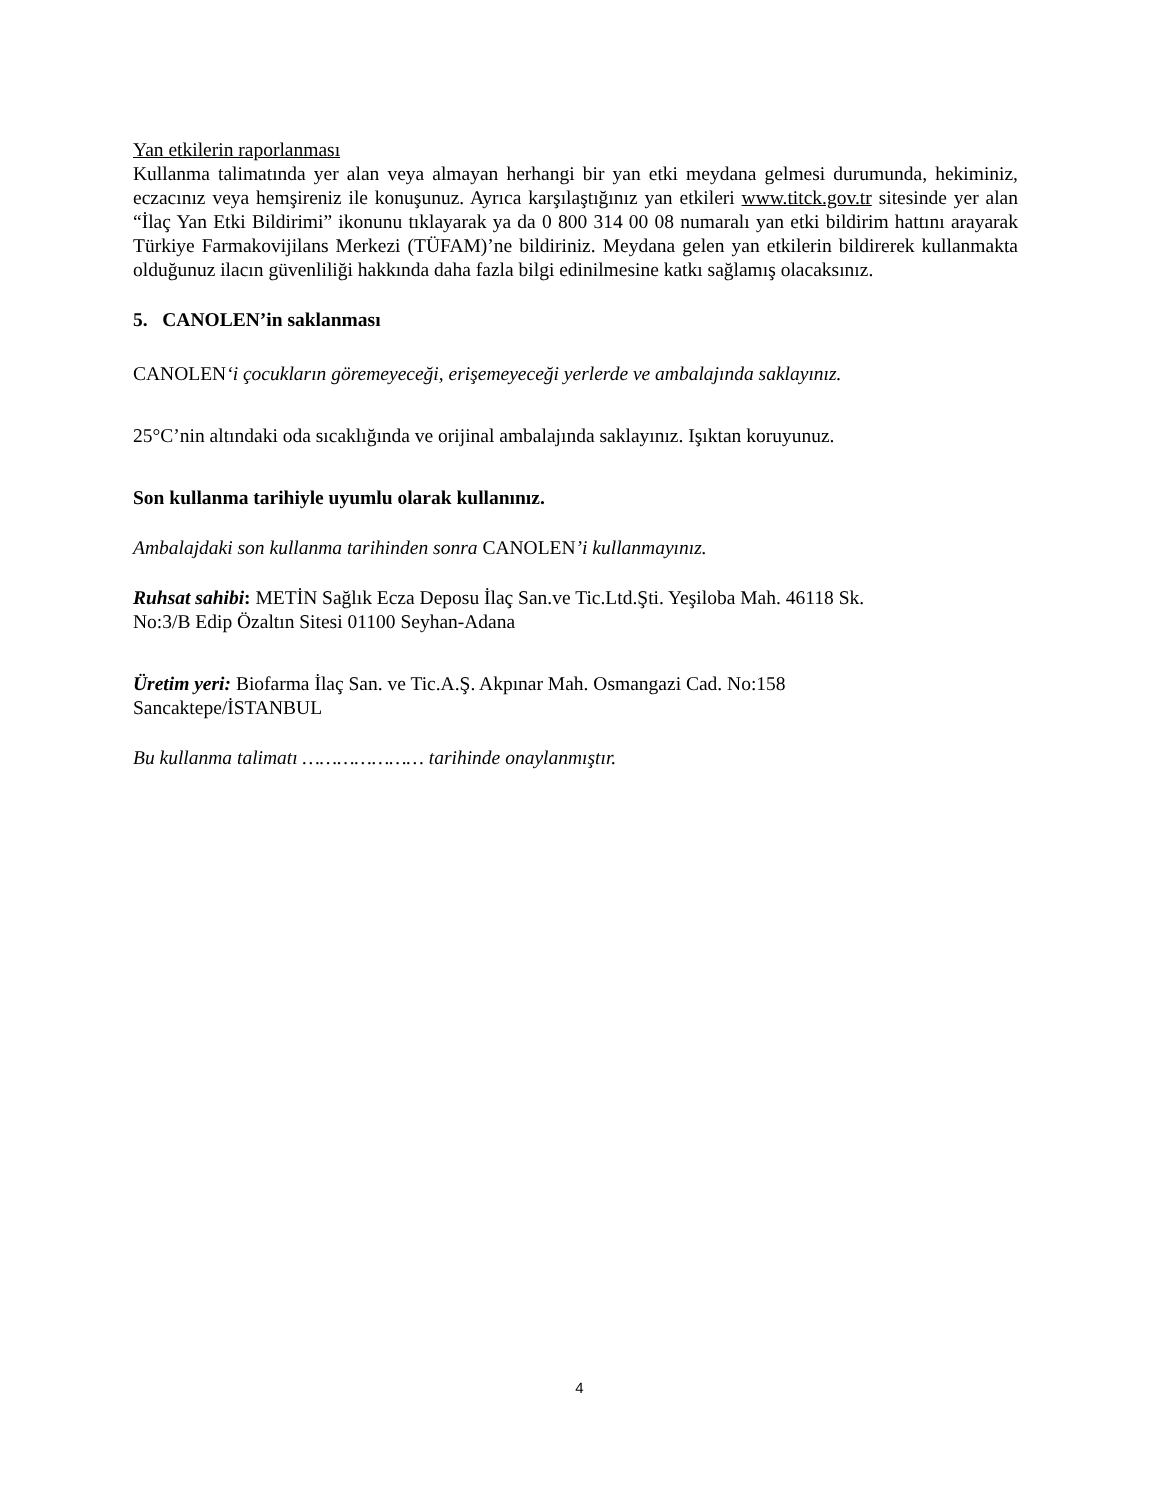Yan etkilerin raporlanması
Kullanma talimatında yer alan veya almayan herhangi bir yan etki meydana gelmesi durumunda, hekiminiz, eczacınız veya hemşireniz ile konuşunuz. Ayrıca karşılaştığınız yan etkileri www.titck.gov.tr sitesinde yer alan “İlaç Yan Etki Bildirimi” ikonunu tıklayarak ya da 0 800 314 00 08 numaralı yan etki bildirim hattını arayarak Türkiye Farmakovijilans Merkezi (TÜFAM)’ne bildiriniz. Meydana gelen yan etkilerin bildirerek kullanmakta olduğunuz ilacın güvenliliği hakkında daha fazla bilgi edinilmesine katkı sağlamış olacaksınız.
5. CANOLEN’in saklanması
CANOLEN‘i çocukların göremeyeceği, erişemeyeceği yerlerde ve ambalajında saklayınız.
25°C’nin altındaki oda sıcaklığında ve orijinal ambalajında saklayınız. Işıktan koruyunuz.
Son kullanma tarihiyle uyumlu olarak kullanınız.
Ambalajdaki son kullanma tarihinden sonra CANOLEN’i kullanmayınız.
Ruhsat sahibi: METİN Sağlık Ecza Deposu İlaç San.ve Tic.Ltd.Şti. Yeşiloba Mah. 46118 Sk.
No:3/B Edip Özaltın Sitesi 01100 Seyhan-Adana
Üretim yeri: Biofarma İlaç San. ve Tic.A.Ş. Akpınar Mah. Osmangazi Cad. No:158
Sancaktepe/İSTANBUL
Bu kullanma talimatı ………………… tarihinde onaylanmıştır.
4